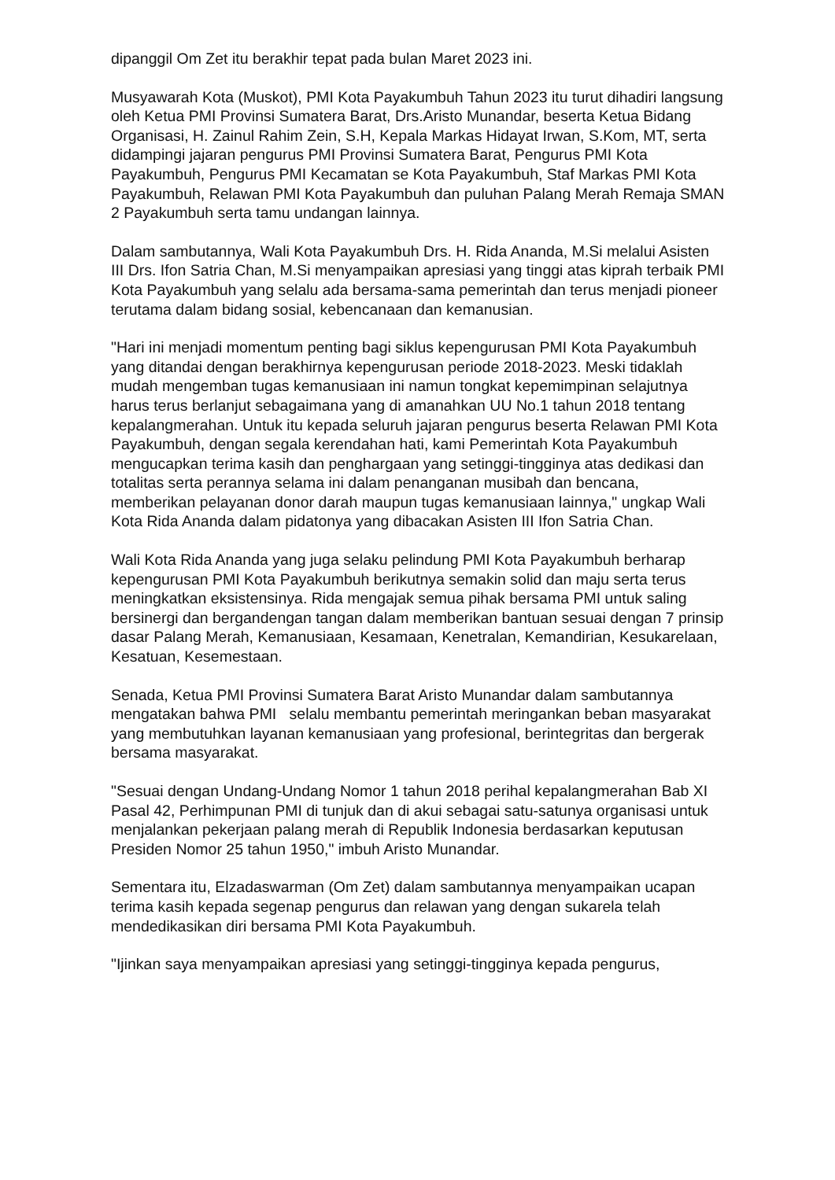dipanggil Om Zet itu berakhir tepat pada bulan Maret 2023 ini.
Musyawarah Kota (Muskot), PMI Kota Payakumbuh Tahun 2023 itu turut dihadiri langsung oleh Ketua PMI Provinsi Sumatera Barat, Drs.Aristo Munandar, beserta Ketua Bidang Organisasi, H. Zainul Rahim Zein, S.H, Kepala Markas Hidayat Irwan, S.Kom, MT, serta didampingi jajaran pengurus PMI Provinsi Sumatera Barat, Pengurus PMI Kota Payakumbuh, Pengurus PMI Kecamatan se Kota Payakumbuh, Staf Markas PMI Kota Payakumbuh, Relawan PMI Kota Payakumbuh dan puluhan Palang Merah Remaja SMAN 2 Payakumbuh serta tamu undangan lainnya.
Dalam sambutannya, Wali Kota Payakumbuh Drs. H. Rida Ananda, M.Si melalui Asisten III Drs. Ifon Satria Chan, M.Si menyampaikan apresiasi yang tinggi atas kiprah terbaik PMI Kota Payakumbuh yang selalu ada bersama-sama pemerintah dan terus menjadi pioneer terutama dalam bidang sosial, kebencanaan dan kemanusian.
"Hari ini menjadi momentum penting bagi siklus kepengurusan PMI Kota Payakumbuh yang ditandai dengan berakhirnya kepengurusan periode 2018-2023. Meski tidaklah mudah mengemban tugas kemanusiaan ini namun tongkat kepemimpinan selajutnya harus terus berlanjut sebagaimana yang di amanahkan UU No.1 tahun 2018 tentang kepalangmerahan. Untuk itu kepada seluruh jajaran pengurus beserta Relawan PMI Kota Payakumbuh, dengan segala kerendahan hati, kami Pemerintah Kota Payakumbuh mengucapkan terima kasih dan penghargaan yang setinggi-tingginya atas dedikasi dan totalitas serta perannya selama ini dalam penanganan musibah dan bencana, memberikan pelayanan donor darah maupun tugas kemanusiaan lainnya," ungkap Wali Kota Rida Ananda dalam pidatonya yang dibacakan Asisten III Ifon Satria Chan.
Wali Kota Rida Ananda yang juga selaku pelindung PMI Kota Payakumbuh berharap kepengurusan PMI Kota Payakumbuh berikutnya semakin solid dan maju serta terus meningkatkan eksistensinya. Rida mengajak semua pihak bersama PMI untuk saling bersinergi dan bergandengan tangan dalam memberikan bantuan sesuai dengan 7 prinsip dasar Palang Merah, Kemanusiaan, Kesamaan, Kenetralan, Kemandirian, Kesukarelaan, Kesatuan, Kesemestaan.
Senada, Ketua PMI Provinsi Sumatera Barat Aristo Munandar dalam sambutannya mengatakan bahwa PMI selalu membantu pemerintah meringankan beban masyarakat yang membutuhkan layanan kemanusiaan yang profesional, berintegritas dan bergerak bersama masyarakat.
"Sesuai dengan Undang-Undang Nomor 1 tahun 2018 perihal kepalangmerahan Bab XI Pasal 42, Perhimpunan PMI di tunjuk dan di akui sebagai satu-satunya organisasi untuk menjalankan pekerjaan palang merah di Republik Indonesia berdasarkan keputusan Presiden Nomor 25 tahun 1950," imbuh Aristo Munandar.
Sementara itu, Elzadaswarman (Om Zet) dalam sambutannya menyampaikan ucapan terima kasih kepada segenap pengurus dan relawan yang dengan sukarela telah mendedikasikan diri bersama PMI Kota Payakumbuh.
"Ijinkan saya menyampaikan apresiasi yang setinggi-tingginya kepada pengurus,